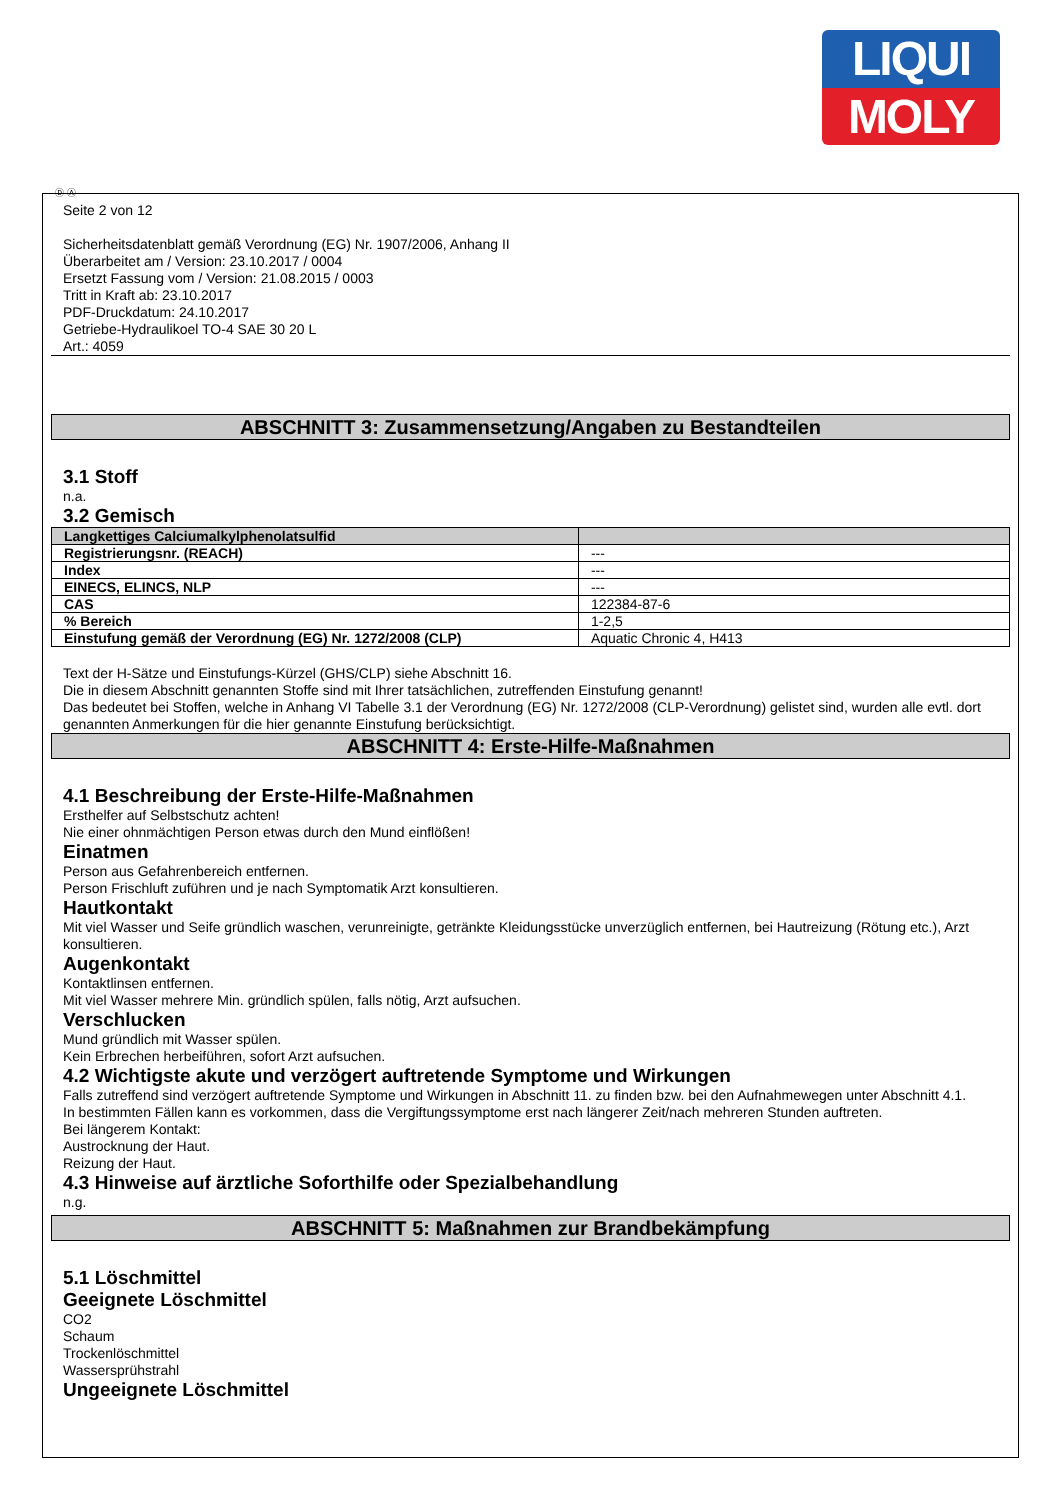LIQUI
MOLY
Ⓓ Ⓐ
Seite 2 von 12
Sicherheitsdatenblatt gemäß Verordnung (EG) Nr. 1907/2006, Anhang II
Überarbeitet am / Version: 23.10.2017 / 0004
Ersetzt Fassung vom / Version: 21.08.2015 / 0003
Tritt in Kraft ab: 23.10.2017
PDF-Druckdatum: 24.10.2017
Getriebe-Hydraulikoel TO-4 SAE 30 20 L
Art.: 4059
ABSCHNITT 3: Zusammensetzung/Angaben zu Bestandteilen
3.1 Stoff
n.a.
3.2 Gemisch
| Langkettiges Calciumalkylphenolatsulfid | |
| Registrierungsnr. (REACH) | --- |
| Index | --- |
| EINECS, ELINCS, NLP | --- |
| CAS | 122384-87-6 |
| % Bereich | 1-2,5 |
| Einstufung gemäß der Verordnung (EG) Nr. 1272/2008 (CLP) | Aquatic Chronic 4, H413 |
Text der H-Sätze und Einstufungs-Kürzel (GHS/CLP) siehe Abschnitt 16.
Die in diesem Abschnitt genannten Stoffe sind mit Ihrer tatsächlichen, zutreffenden Einstufung genannt!
Das bedeutet bei Stoffen, welche in Anhang VI Tabelle 3.1 der Verordnung (EG) Nr. 1272/2008 (CLP-Verordnung) gelistet sind, wurden alle evtl. dort genannten Anmerkungen für die hier genannte Einstufung berücksichtigt.
ABSCHNITT 4: Erste-Hilfe-Maßnahmen
4.1 Beschreibung der Erste-Hilfe-Maßnahmen
Ersthelfer auf Selbstschutz achten!
Nie einer ohnmächtigen Person etwas durch den Mund einflößen!
Einatmen
Person aus Gefahrenbereich entfernen.
Person Frischluft zuführen und je nach Symptomatik Arzt konsultieren.
Hautkontakt
Mit viel Wasser und Seife gründlich waschen, verunreinigte, getränkte Kleidungsstücke unverzüglich entfernen, bei Hautreizung (Rötung etc.), Arzt konsultieren.
Augenkontakt
Kontaktlinsen entfernen.
Mit viel Wasser mehrere Min. gründlich spülen, falls nötig, Arzt aufsuchen.
Verschlucken
Mund gründlich mit Wasser spülen.
Kein Erbrechen herbeiführen, sofort Arzt aufsuchen.
4.2 Wichtigste akute und verzögert auftretende Symptome und Wirkungen
Falls zutreffend sind verzögert auftretende Symptome und Wirkungen in Abschnitt 11. zu finden bzw. bei den Aufnahmewegen unter Abschnitt 4.1.
In bestimmten Fällen kann es vorkommen, dass die Vergiftungssymptome erst nach längerer Zeit/nach mehreren Stunden auftreten.
Bei längerem Kontakt:
Austrocknung der Haut.
Reizung der Haut.
4.3 Hinweise auf ärztliche Soforthilfe oder Spezialbehandlung
n.g.
ABSCHNITT 5: Maßnahmen zur Brandbekämpfung
5.1 Löschmittel
Geeignete Löschmittel
CO2
Schaum
Trockenlöschmittel
Wassersprühstrahl
Ungeeignete Löschmittel